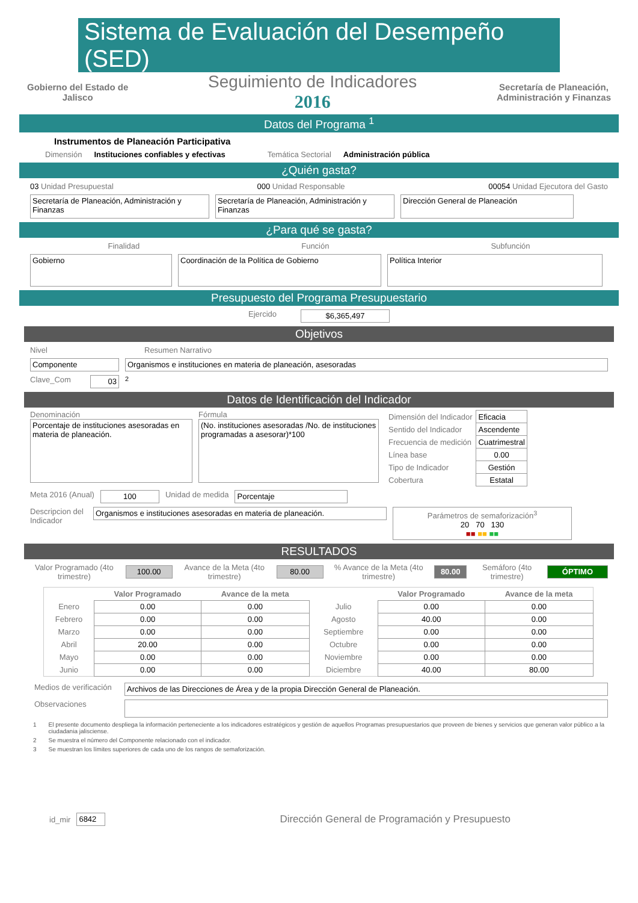Sistema de Evaluación del Desempeño (SED)
Gobierno del Estado de
Jalisco
Seguimiento de Indicadores
2016
Secretaría de Planeación,
Administración y Finanzas
Datos del Programa <sup>1</sup>
Instrumentos de Planeación Participativa
Dimensión Instituciones confiables y efectivas Temática Sectorial Administración pública
¿Quién gasta?
03 Unidad Presupuestal 000 Unidad Responsable 00054 Unidad Ejecutora del Gasto
Secretaría de Planeación, Administración y Finanzas
Secretaría de Planeación, Administración y Finanzas
Dirección General de Planeación
¿Para qué se gasta?
Finalidad Función Subfunción
Gobierno Coordinación de la Política de Gobierno Política Interior
Presupuesto del Programa Presupuestario
Ejercido $6,365,497
Objetivos
Nivel Resumen Narrativo
Componente Organismos e instituciones en materia de planeación, asesoradas
Clave_Com 03 <sup>2</sup>
Datos de Identificación del Indicador
Denominación
Porcentaje de instituciones asesoradas en materia de planeación.
Fórmula
(No. instituciones asesoradas /No. de instituciones programadas a asesorar)*100
| Dimensión del Indicador | Eficacia |
| Sentido del Indicador | Ascendente |
| Frecuencia de medición | Cuatrimestral |
| Línea base | 0.00 |
| Tipo de Indicador | Gestión |
| Cobertura | Estatal |
Meta 2016 (Anual) 100 Unidad de medida Porcentaje
Descripcion del Indicador
Organismos e instituciones asesoradas en materia de planeación.
Parámetros de semaforización<sup>3</sup>
20 70 130
■■ ■■ ■■
RESULTADOS
Valor Programado (4to trimestre)
100.00
Avance de la Meta (4to trimestre)
80.00
% Avance de la Meta (4to trimestre)
80.00 Semáforo (4to trimestre) ÓPTIMO
| | Valor Programado | Avance de la meta | | Valor Programado | Avance de la meta |
| --- | --- | --- | --- | --- | --- |
| Enero | 0.00 | 0.00 | Julio | 0.00 | 0.00 |
| Febrero | 0.00 | 0.00 | Agosto | 40.00 | 0.00 |
| Marzo | 0.00 | 0.00 | Septiembre | 0.00 | 0.00 |
| Abril | 20.00 | 0.00 | Octubre | 0.00 | 0.00 |
| Mayo | 0.00 | 0.00 | Noviembre | 0.00 | 0.00 |
| Junio | 0.00 | 0.00 | Diciembre | 40.00 | 80.00 |
Medios de verificación
Archivos de las Direcciones de Área y de la propia Dirección General de Planeación.
Observaciones
1 El presente documento despliega la información perteneciente a los indicadores estratégicos y gestión de aquellos Programas presupuestarios que proveen de bienes y servicios que generan valor público a la ciudadania jalisciense.
2 Se muestra el número del Componente relacionado con el indicador.
3 Se muestran los límites superiores de cada uno de los rangos de semaforización.
id_mir 6842
Dirección General de Programación y Presupuesto